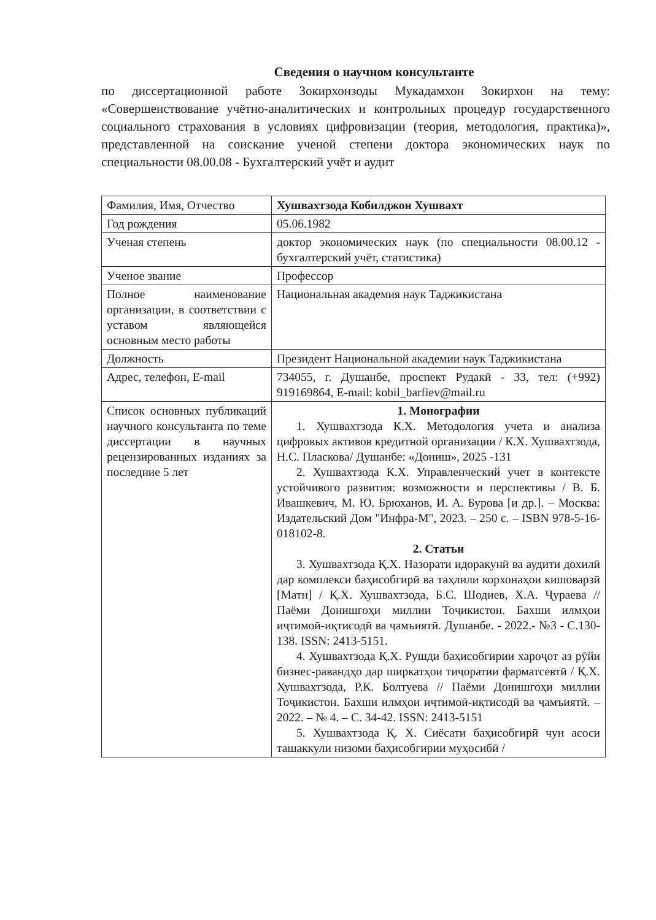Сведения о научном консультанте
по диссертационной работе Зокирхонзоды Мукадамхон Зокирхон на тему: «Совершенствование учётно-аналитических и контрольных процедур государственного социального страхования в условиях цифровизации (теория, методология, практика)», представленной на соискание ученой степени доктора экономических наук по специальности 08.00.08 - Бухгалтерский учёт и аудит
| Фамилия, Имя, Отчество | Хушвахтзода Кобилджон Хушвахт |
| Год рождения | 05.06.1982 |
| Ученая степень | доктор экономических наук (по специальности 08.00.12 - бухгалтерский учёт, статистика) |
| Ученое звание | Профессор |
| Полное наименование организации, в соответствии с уставом являющейся основным место работы | Национальная академия наук Таджикистана |
| Должность | Президент Национальной академии наук Таджикистана |
| Адрес, телефон, E-mail | 734055, г. Душанбе, проспект Рудакӣ - 33, тел: (+992) 919169864, E-mail: kobil_barfiev@mail.ru |
| Список основных публикаций научного консультанта по теме диссертации в научных рецензированных изданиях за последние 5 лет | 1. Монографии 1. Хушвахтзода К.Х. Методология учета и анализа цифровых активов кредитной организации / К.Х. Хушвахтзода, Н.С. Пласкова/ Душанбе: «Дониш», 2025 -131 2. Хушвахтзода К.Х. Управленческий учет в контексте устойчивого развития: возможности и перспективы / В. Б. Ивашкевич, М. Ю. Брюханов, И. А. Бурова [и др.]. – Москва: Издательский Дом "Инфра-М", 2023. – 250 с. – ISBN 978-5-16-018102-8. 2. Статьи 3. Хушвахтзода Қ.Х. Назорати идоракунӣ ва аудити дохилӣ дар комплекси баҳисобгирӣ ва таҳлили корхонаҳои кишоварзӣ [Матн] / Қ.Х. Хушвахтзода, Б.С. Шодиев, Х.А. Ҷураева // Паёми Донишгоҳи миллии Тоҷикистон. Бахши илмҳои иҷтимоӣ-иқтисодӣ ва ҷамъиятӣ. Душанбе. - 2022.- №3 - С.130-138. ISSN: 2413-5151. 4. Хушвахтзода Қ.Х. Рушди баҳисобгирии хароҷот аз рӯйи бизнес-равандҳо дар ширкатҳои тиҷоратии фарматсевтӣ / Қ.Х. Хушвахтзода, Р.К. Болтуева // Паёми Донишгоҳи миллии Тоҷикистон. Бахши илмҳои иҷтимоӣ-иқтисодӣ ва ҷамъиятӣ. – 2022. – № 4. – С. 34-42. ISSN: 2413-5151 5. Хушвахтзода Қ. Х. Сиёсати баҳисобгирӣ чун асоси ташаккули низоми баҳисобгирии муҳосибӣ / |